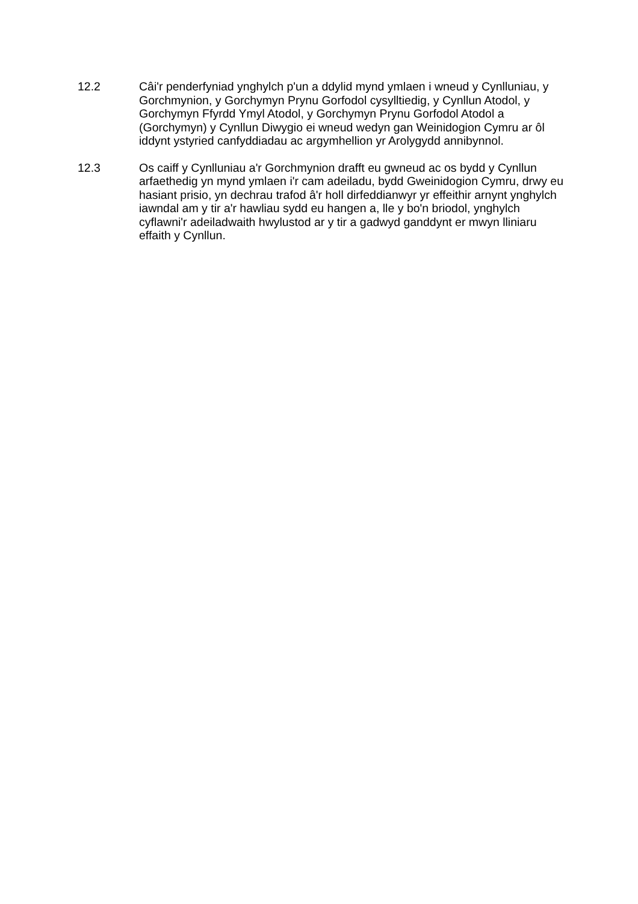12.2 Câi'r penderfyniad ynghylch p'un a ddylid mynd ymlaen i wneud y Cynlluniau, y Gorchmynion, y Gorchymyn Prynu Gorfodol cysylltiedig, y Cynllun Atodol, y Gorchymyn Ffyrdd Ymyl Atodol, y Gorchymyn Prynu Gorfodol Atodol a (Gorchymyn) y Cynllun Diwygio ei wneud wedyn gan Weinidogion Cymru ar ôl iddynt ystyried canfyddiadau ac argymhellion yr Arolygydd annibynnol.
12.3 Os caiff y Cynlluniau a'r Gorchmynion drafft eu gwneud ac os bydd y Cynllun arfaethedig yn mynd ymlaen i'r cam adeiladu, bydd Gweinidogion Cymru, drwy eu hasiant prisio, yn dechrau trafod â'r holl dirfeddianwyr yr effeithir arnynt ynghylch iawndal am y tir a'r hawliau sydd eu hangen a, lle y bo'n briodol, ynghylch cyflawni'r adeiladwaith hwylustod ar y tir a gadwyd ganddynt er mwyn lliniaru effaith y Cynllun.